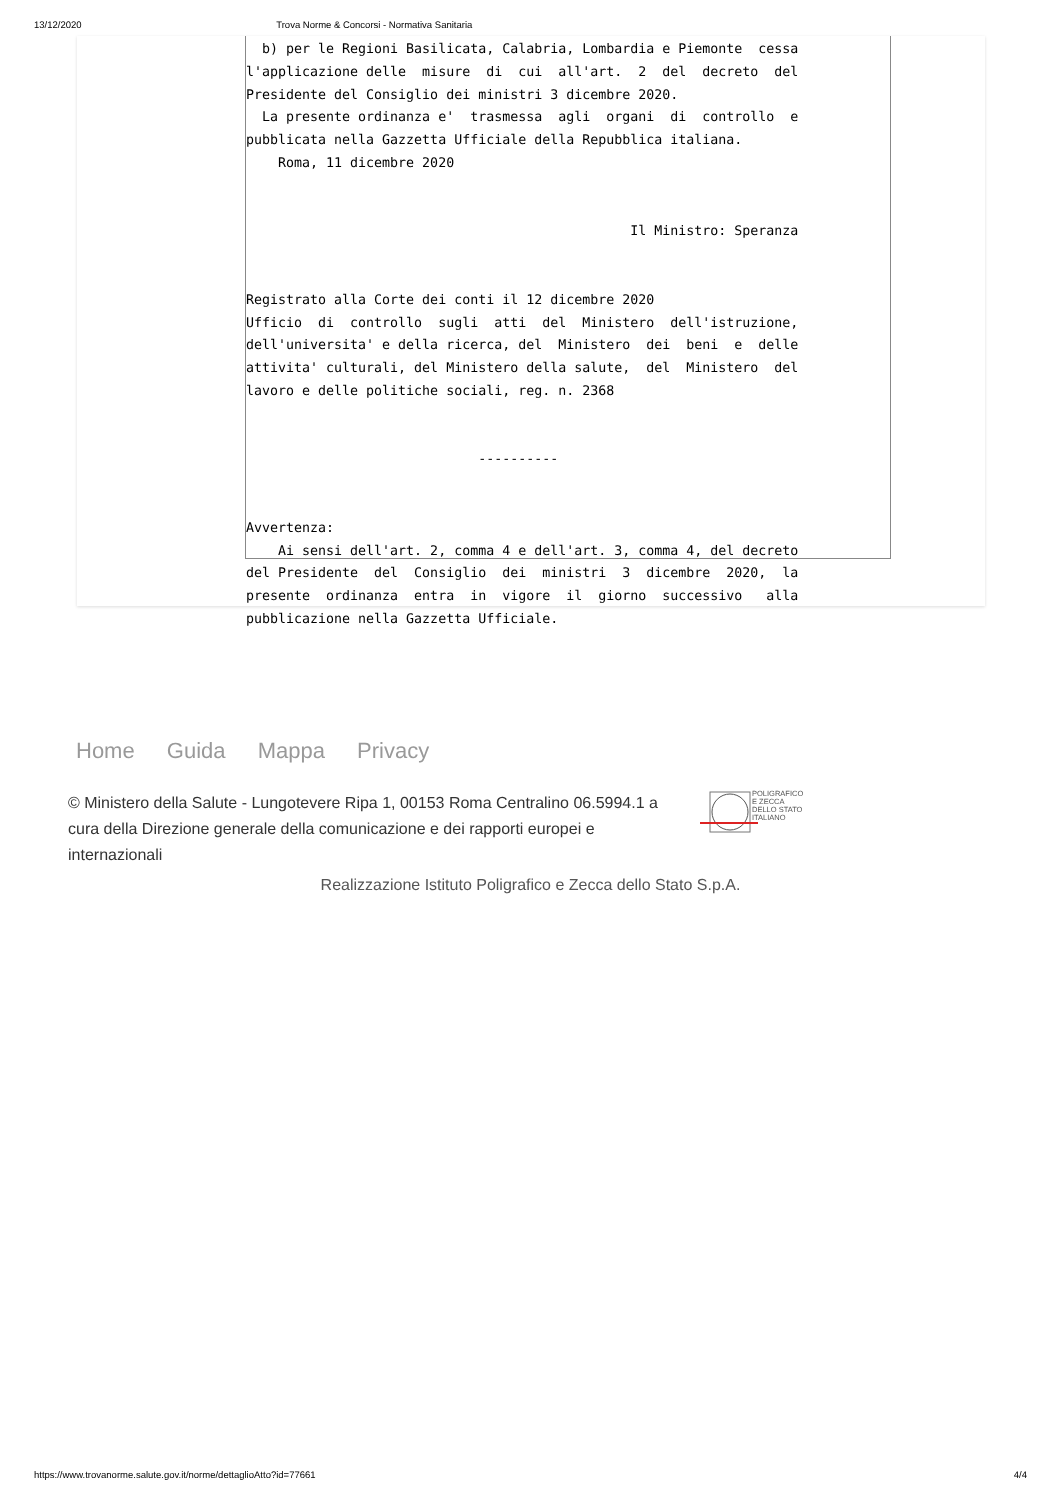13/12/2020 Trova Norme & Concorsi - Normativa Sanitaria
  b) per le Regioni Basilicata, Calabria, Lombardia e Piemonte  cessa
l'applicazione delle  misure  di  cui  all'art.  2  del  decreto  del
Presidente del Consiglio dei ministri 3 dicembre 2020.
  La presente ordinanza e'  trasmessa  agli  organi  di  controllo  e
pubblicata nella Gazzetta Ufficiale della Repubblica italiana.
    Roma, 11 dicembre 2020


                                                Il Ministro: Speranza


Registrato alla Corte dei conti il 12 dicembre 2020
Ufficio  di  controllo  sugli  atti  del  Ministero  dell'istruzione,
dell'universita' e della ricerca, del  Ministero  dei  beni  e  delle
attivita' culturali, del Ministero della salute,  del  Ministero  del
lavoro e delle politiche sociali, reg. n. 2368


                             ----------


Avvertenza:
    Ai sensi dell'art. 2, comma 4 e dell'art. 3, comma 4, del decreto
del Presidente  del  Consiglio  dei  ministri  3  dicembre  2020,  la
presente  ordinanza  entra  in  vigore  il  giorno  successivo   alla
pubblicazione nella Gazzetta Ufficiale.
Home Guida Mappa Privacy
© Ministero della Salute - Lungotevere Ripa 1, 00153 Roma Centralino 06.5994.1 a cura della Direzione generale della comunicazione e dei rapporti europei e internazionali
POLIGRAFICO
E ZECCA
DELLO STATO
ITALIANO
Realizzazione Istituto Poligrafico e Zecca dello Stato S.p.A.
https://www.trovanorme.salute.gov.it/norme/dettaglioAtto?id=77661 4/4